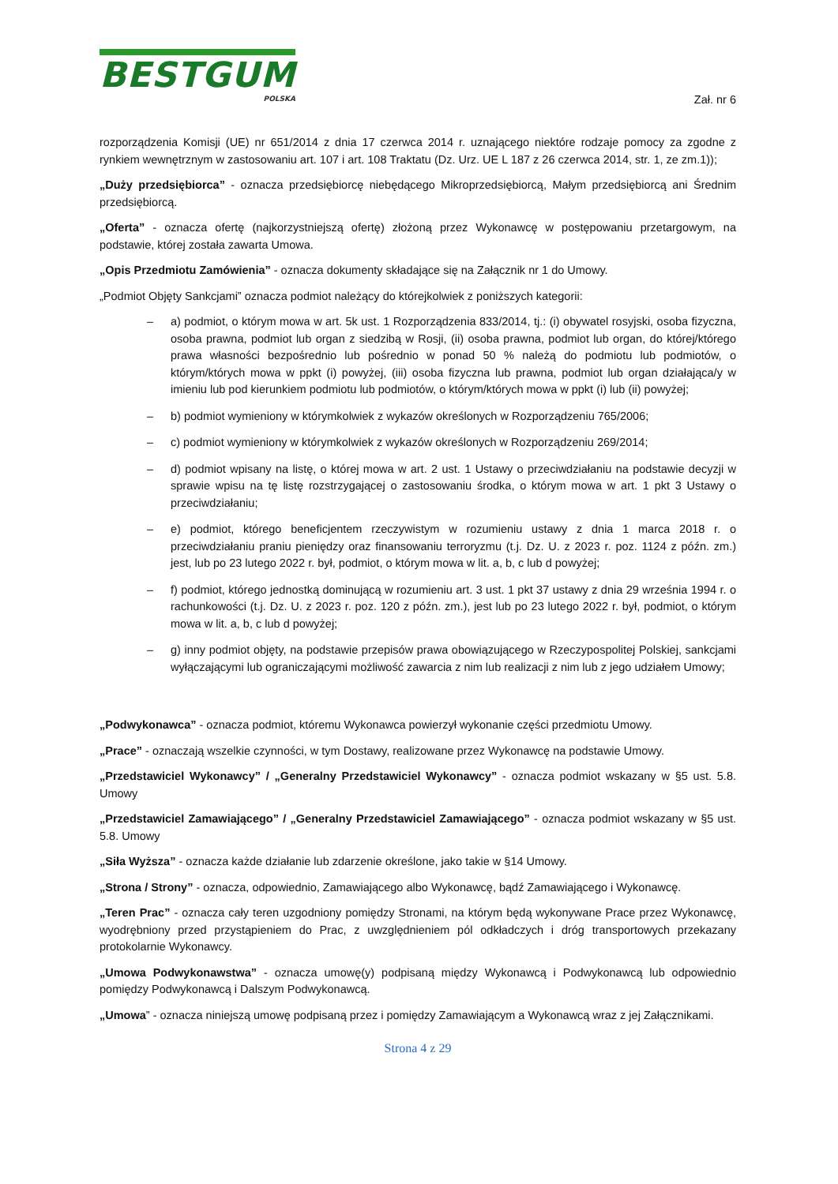BESTGUM
POLSKA
Zał. nr 6
rozporządzenia Komisji (UE) nr 651/2014 z dnia 17 czerwca 2014 r. uznającego niektóre rodzaje pomocy za zgodne z rynkiem wewnętrznym w zastosowaniu art. 107 i art. 108 Traktatu (Dz. Urz. UE L 187 z 26 czerwca 2014, str. 1, ze zm.1));
„Duży przedsiębiorca” - oznacza przedsiębiorcę niebędącego Mikroprzedsiębiorcą, Małym przedsiębiorcą ani Średnim przedsiębiorcą.
„Oferta” - oznacza ofertę (najkorzystniejszą ofertę) złożoną przez Wykonawcę w postępowaniu przetargowym, na podstawie, której została zawarta Umowa.
„Opis Przedmiotu Zamówienia” - oznacza dokumenty składające się na Załącznik nr 1 do Umowy.
„Podmiot Objęty Sankcjami” oznacza podmiot należący do którejkolwiek z poniższych kategorii:
– a) podmiot, o którym mowa w art. 5k ust. 1 Rozporządzenia 833/2014, tj.: (i) obywatel rosyjski, osoba fizyczna, osoba prawna, podmiot lub organ z siedzibą w Rosji, (ii) osoba prawna, podmiot lub organ, do której/którego prawa własności bezpośrednio lub pośrednio w ponad 50 % należą do podmiotu lub podmiotów, o którym/których mowa w ppkt (i) powyżej, (iii) osoba fizyczna lub prawna, podmiot lub organ działająca/y w imieniu lub pod kierunkiem podmiotu lub podmiotów, o którym/których mowa w ppkt (i) lub (ii) powyżej;
– b) podmiot wymieniony w którymkolwiek z wykazów określonych w Rozporządzeniu 765/2006;
– c) podmiot wymieniony w którymkolwiek z wykazów określonych w Rozporządzeniu 269/2014;
– d) podmiot wpisany na listę, o której mowa w art. 2 ust. 1 Ustawy o przeciwdziałaniu na podstawie decyzji w sprawie wpisu na tę listę rozstrzygającej o zastosowaniu środka, o którym mowa w art. 1 pkt 3 Ustawy o przeciwdziałaniu;
– e) podmiot, którego beneficjentem rzeczywistym w rozumieniu ustawy z dnia 1 marca 2018 r. o przeciwdziałaniu praniu pieniędzy oraz finansowaniu terroryzmu (t.j. Dz. U. z 2023 r. poz. 1124 z późn. zm.) jest, lub po 23 lutego 2022 r. był, podmiot, o którym mowa w lit. a, b, c lub d powyżej;
– f) podmiot, którego jednostką dominującą w rozumieniu art. 3 ust. 1 pkt 37 ustawy z dnia 29 września 1994 r. o rachunkowości (t.j. Dz. U. z 2023 r. poz. 120 z późn. zm.), jest lub po 23 lutego 2022 r. był, podmiot, o którym mowa w lit. a, b, c lub d powyżej;
– g) inny podmiot objęty, na podstawie przepisów prawa obowiązującego w Rzeczypospolitej Polskiej, sankcjami wyłączającymi lub ograniczającymi możliwość zawarcia z nim lub realizacji z nim lub z jego udziałem Umowy;
„Podwykonawca” - oznacza podmiot, któremu Wykonawca powierzył wykonanie części przedmiotu Umowy.
„Prace” - oznaczają wszelkie czynności, w tym Dostawy, realizowane przez Wykonawcę na podstawie Umowy.
„Przedstawiciel Wykonawcy” / „Generalny Przedstawiciel Wykonawcy” - oznacza podmiot wskazany w §5 ust. 5.8. Umowy
„Przedstawiciel Zamawiającego” / „Generalny Przedstawiciel Zamawiającego” - oznacza podmiot wskazany w §5 ust. 5.8. Umowy
„Siła Wyższa” - oznacza każde działanie lub zdarzenie określone, jako takie w §14 Umowy.
„Strona / Strony” - oznacza, odpowiednio, Zamawiającego albo Wykonawcę, bądź Zamawiającego i Wykonawcę.
„Teren Prac” - oznacza cały teren uzgodniony pomiędzy Stronami, na którym będą wykonywane Prace przez Wykonawcę, wyodrębniony przed przystąpieniem do Prac, z uwzględnieniem pól odkładczych i dróg transportowych przekazany protokolarnie Wykonawcy.
„Umowa Podwykonawstwa” - oznacza umowę(y) podpisaną między Wykonawcą i Podwykonawcą lub odpowiednio pomiędzy Podwykonawcą i Dalszym Podwykonawcą.
„Umowa” - oznacza niniejszą umowę podpisaną przez i pomiędzy Zamawiającym a Wykonawcą wraz z jej Załącznikami.
Strona 4 z 29